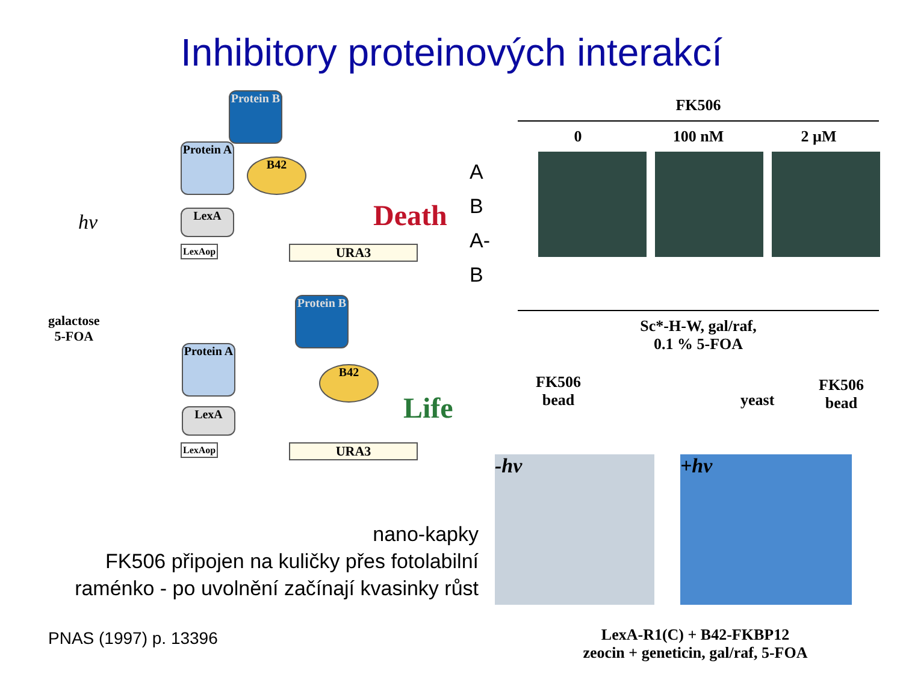Inhibitory proteinových interakcí
Protein B
Protein A
B42
LexA
LexAop URA3
Death
hv
galactose
5-FOA
Protein B
Protein A
B42
LexA
LexAop URA3
Life
FK506
0 100 nM 2 µM
A
B
A-B
Sc*-H-W, gal/raf,
0.1 % 5-FOA
FK506
bead
yeast
FK506
bead
-hv +hv
LexA-R1(C) + B42-FKBP12
zeocin + geneticin, gal/raf, 5-FOA
nano-kapky
FK506 připojen na kuličky přes fotolabilní
raménko - po uvolnění začínají kvasinky růst
PNAS (1997) p. 13396